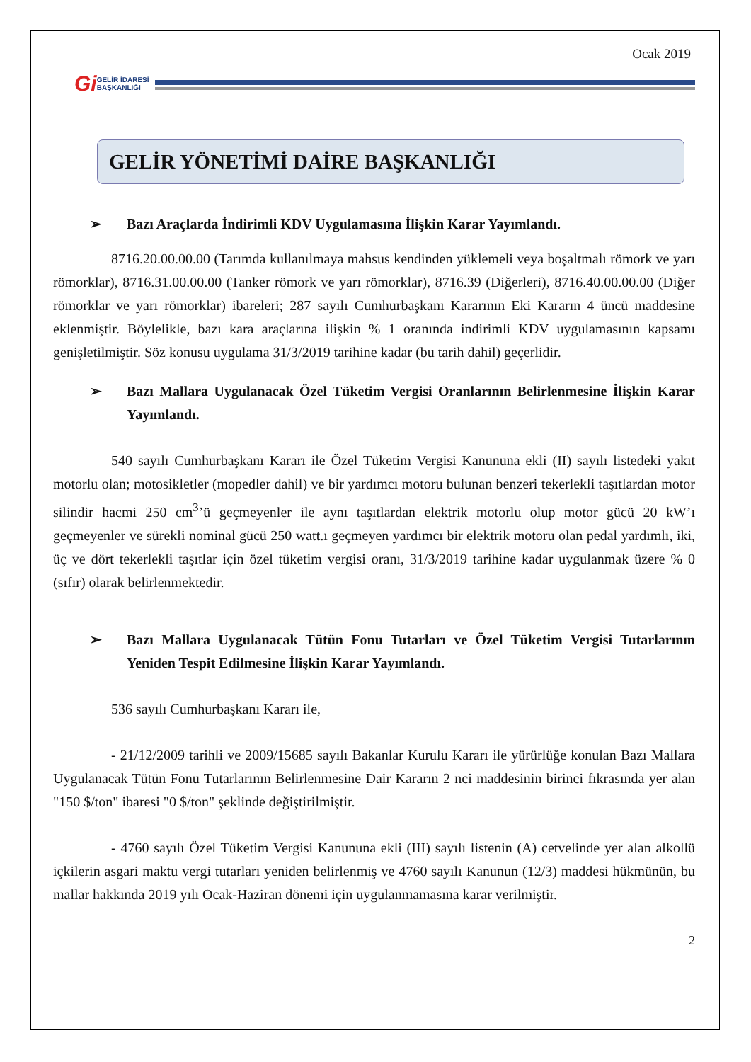Ocak 2019
Gi GELİR İDARESİ
BAŞKANLIĞI
GELİR YÖNETİMİ DAİRE BAŞKANLIĞI
➢ Bazı Araçlarda İndirimli KDV Uygulamasına İlişkin Karar Yayımlandı.
8716.20.00.00.00 (Tarımda kullanılmaya mahsus kendinden yüklemeli veya boşaltmalı römork ve yarı römorklar), 8716.31.00.00.00 (Tanker römork ve yarı römorklar), 8716.39 (Diğerleri), 8716.40.00.00.00 (Diğer römorklar ve yarı römorklar) ibareleri; 287 sayılı Cumhurbaşkanı Kararının Eki Kararın 4 üncü maddesine eklenmiştir. Böylelikle, bazı kara araçlarına ilişkin % 1 oranında indirimli KDV uygulamasının kapsamı genişletilmiştir. Söz konusu uygulama 31/3/2019 tarihine kadar (bu tarih dahil) geçerlidir.
➢ Bazı Mallara Uygulanacak Özel Tüketim Vergisi Oranlarının Belirlenmesine İlişkin Karar Yayımlandı.
540 sayılı Cumhurbaşkanı Kararı ile Özel Tüketim Vergisi Kanununa ekli (II) sayılı listedeki yakıt motorlu olan; motosikletler (mopedler dahil) ve bir yardımcı motoru bulunan benzeri tekerlekli taşıtlardan motor silindir hacmi 250 cm<sup>3</sup>’ü geçmeyenler ile aynı taşıtlardan elektrik motorlu olup motor gücü 20 kW’ı geçmeyenler ve sürekli nominal gücü 250 watt.ı geçmeyen yardımcı bir elektrik motoru olan pedal yardımlı, iki, üç ve dört tekerlekli taşıtlar için özel tüketim vergisi oranı, 31/3/2019 tarihine kadar uygulanmak üzere % 0 (sıfır) olarak belirlenmektedir.
➢ Bazı Mallara Uygulanacak Tütün Fonu Tutarları ve Özel Tüketim Vergisi Tutarlarının Yeniden Tespit Edilmesine İlişkin Karar Yayımlandı.
536 sayılı Cumhurbaşkanı Kararı ile,
- 21/12/2009 tarihli ve 2009/15685 sayılı Bakanlar Kurulu Kararı ile yürürlüğe konulan Bazı Mallara Uygulanacak Tütün Fonu Tutarlarının Belirlenmesine Dair Kararın 2 nci maddesinin birinci fıkrasında yer alan "150 $/ton" ibaresi "0 $/ton" şeklinde değiştirilmiştir.
- 4760 sayılı Özel Tüketim Vergisi Kanununa ekli (III) sayılı listenin (A) cetvelinde yer alan alkollü içkilerin asgari maktu vergi tutarları yeniden belirlenmiş ve 4760 sayılı Kanunun (12/3) maddesi hükmünün, bu mallar hakkında 2019 yılı Ocak-Haziran dönemi için uygulanmamasına karar verilmiştir.
2